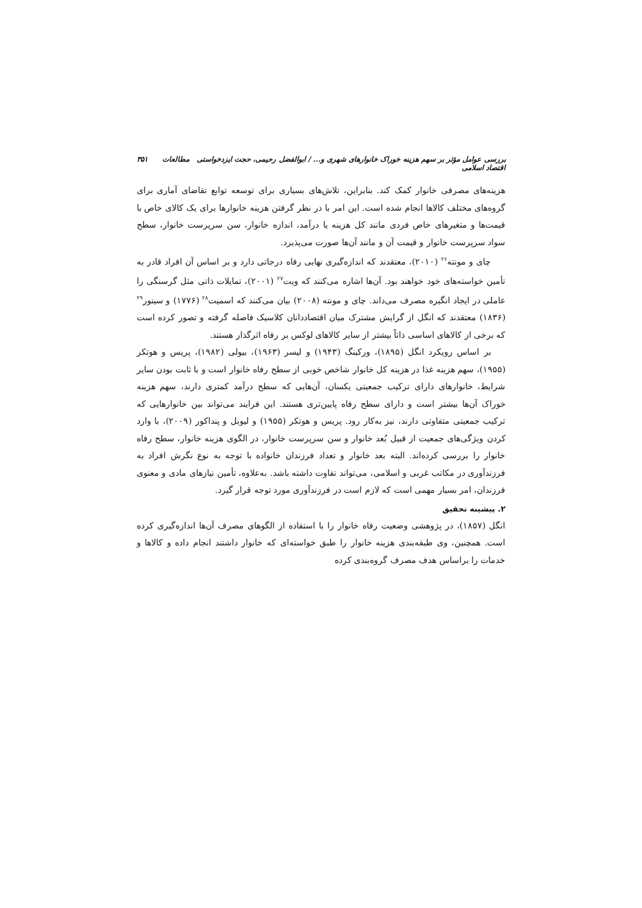بررسی عوامل مؤثر بر سهم هزینه خوراک خانوارهای شهری و... / ابوالفضل رحیمی، حجت ایزدخواستی مطالعات اقتصاد اسلامی ۳۵۱
هزینه‌های مصرفی خانوار کمک کند. بنابراین، تلاش‌های بسیاری برای توسعه توابع تقاضای آماری برای گروه‌های مختلف کالاها انجام شده است. این امر با در نظر گرفتن هزینه خانوارها برای یک کالای خاص با قیمت‌ها و متغیرهای خاص فردی مانند کل هزینه یا درآمد، اندازه خانوار، سن سرپرست خانوار، سطح سواد سرپرست خانوار و قیمت آن و مانند آن‌ها صورت می‌پذیرد.
چای و مونته<sup>۲۶</sup> (۲۰۱۰)، معتقدند که اندازه‌گیری نهایی رفاه درجاتی دارد و بر اساس آن افراد قادر به تأمین خواسته‌های خود خواهند بود. آن‌ها اشاره می‌کنند که ویت<sup>۲۷</sup> (۲۰۰۱)، تمایلات ذاتی مثل گرسنگی را عاملی در ایجاد انگیره مصرف می‌داند. چای و مونته (۲۰۰۸) بیان می‌کنند که اسمیت<sup>۲۸</sup> (۱۷۷۶) و سینور<sup>۲۹</sup> (۱۸۳۶) معتقدند که انگل از گرایش مشترک میان اقتصاددانان کلاسیک فاصله گرفته و تصور کرده است که برخی از کالاهای اساسی ذاتاً بیشتر از سایر کالاهای لوکس بر رفاه اثرگذار هستند.
بر اساس رویکرد انگل (۱۸۹۵)، ورکینگ (۱۹۴۳) و لیسر (۱۹۶۳)، بیولی (۱۹۸۲)، پریس و هوتکر (۱۹۵۵)، سهم هزینه غذا در هزینه کل خانوار شاخص خوبی از سطح رفاه خانوار است و با ثابت بودن سایر شرایط، خانوارهای دارای ترکیب جمعیتی یکسان، آن‌هایی که سطح درآمد کمتری دارند، سهم هزینه خوراک آن‌ها بیشتر است و دارای سطح رفاه پایین‌تری هستند. این فرایند می‌تواند بین خانوارهایی که ترکیب جمعیتی متفاوتی دارند، نیز به‌کار رود. پریس و هوتکر (۱۹۵۵) و لیوبل و پنداکور (۲۰۰۹)، با وارد کردن ویژگی‌های جمعیت از قبیل بُعد خانوار و سن سرپرست خانوار، در الگوی هزینه خانوار، سطح رفاه خانوار را بررسی کرده‌اند. البته بعد خانوار و تعداد فرزندان خانواده با توجه به نوع نگرش افراد به فرزندآوری در مکاتب غربی و اسلامی، می‌تواند تفاوت داشته باشد. به‌علاوه، تأمین نیازهای مادی و معنوی فرزندان، امر بسیار مهمی است که لازم است در فرزندآوری مورد توجه قرار گیرد.
۲. پیشینه تحقیق
انگل (۱۸۵۷)، در پژوهشی وضعیت رفاه خانوار را با استفاده از الگوهای مصرف آن‌ها اندازه‌گیری کرده است. همچنین، وی طبقه‌بندی هزینه خانوار را طبق خواسته‌ای که خانوار داشتند انجام داده و کالاها و خدمات را براساس هدف مصرف گروه‌بندی کرده